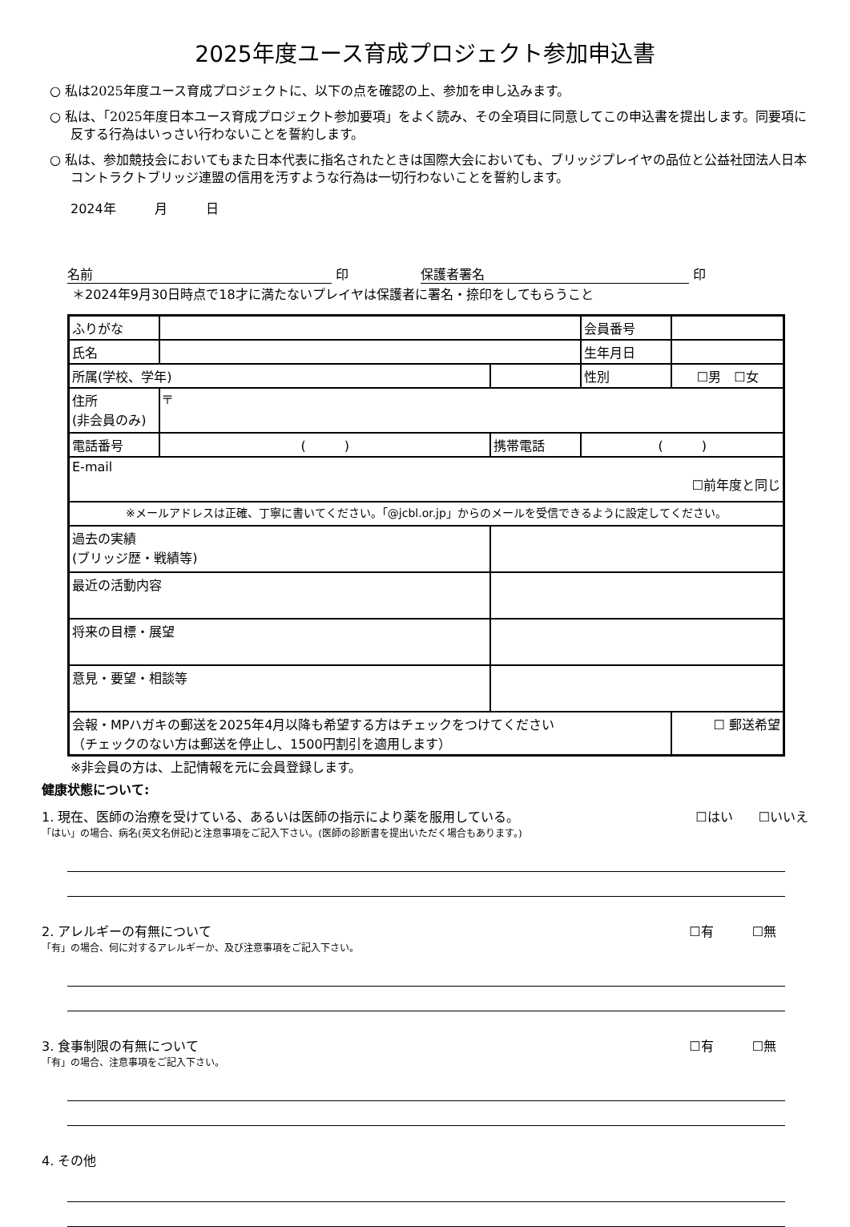2025年度ユース育成プロジェクト参加申込書
○ 私は2025年度ユース育成プロジェクトに、以下の点を確認の上、参加を申し込みます。
○ 私は、「2025年度日本ユース育成プロジェクト参加要項」をよく読み、その全項目に同意してこの申込書を提出します。同要項に反する行為はいっさい行わないことを誓約します。
○ 私は、参加競技会においてもまた日本代表に指名されたときは国際大会においても、ブリッジプレイヤの品位と公益社団法人日本コントラクトブリッジ連盟の信用を汚すような行為は一切行わないことを誓約します。
2024年　　　月　　　日
名前 印 保護者署名 印
＊2024年9月30日時点で18才に満たないプレイヤは保護者に署名・捺印をしてもらうこと
| ふりがな | | | | 会員番号 | | |
| 氏名 | | | | 生年月日 | | |
| 所属(学校、学年) | | | | 性別 | ☐男 ☐女 | |
| 住所 (非会員のみ) | 〒 | | | | | |
| 電話番号 | ( ) | | 携帯電話 | ( ) | | |
| E-mail ☐前年度と同じ | | | | | | |
| ※メールアドレスは正確、丁寧に書いてください。「@jcbl.or.jp」からのメールを受信できるように設定してください。 | | | | | | |
| 過去の実績 (ブリッジ歴・戦績等) | | | | | | |
| 最近の活動内容 | | | | | | |
| 将来の目標・展望 | | | | | | |
| 意見・要望・相談等 | | | | | | |
| 会報・MPハガキの郵送を2025年4月以降も希望する方はチェックをつけてください （チェックのない方は郵送を停止し、1500円割引を適用します） | | | | | | ☐ 郵送希望 |
※非会員の方は、上記情報を元に会員登録します。
健康状態について:
1. 現在、医師の治療を受けている、あるいは医師の指示により薬を服用している。 ☐はい　　☐いいえ
「はい」の場合、病名(英文名併記)と注意事項をご記入下さい。(医師の診断書を提出いただく場合もあります。)
2. アレルギーの有無について ☐有　　　☐無
「有」の場合、何に対するアレルギーか、及び注意事項をご記入下さい。
3. 食事制限の有無について ☐有　　　☐無
「有」の場合、注意事項をご記入下さい。
4. その他